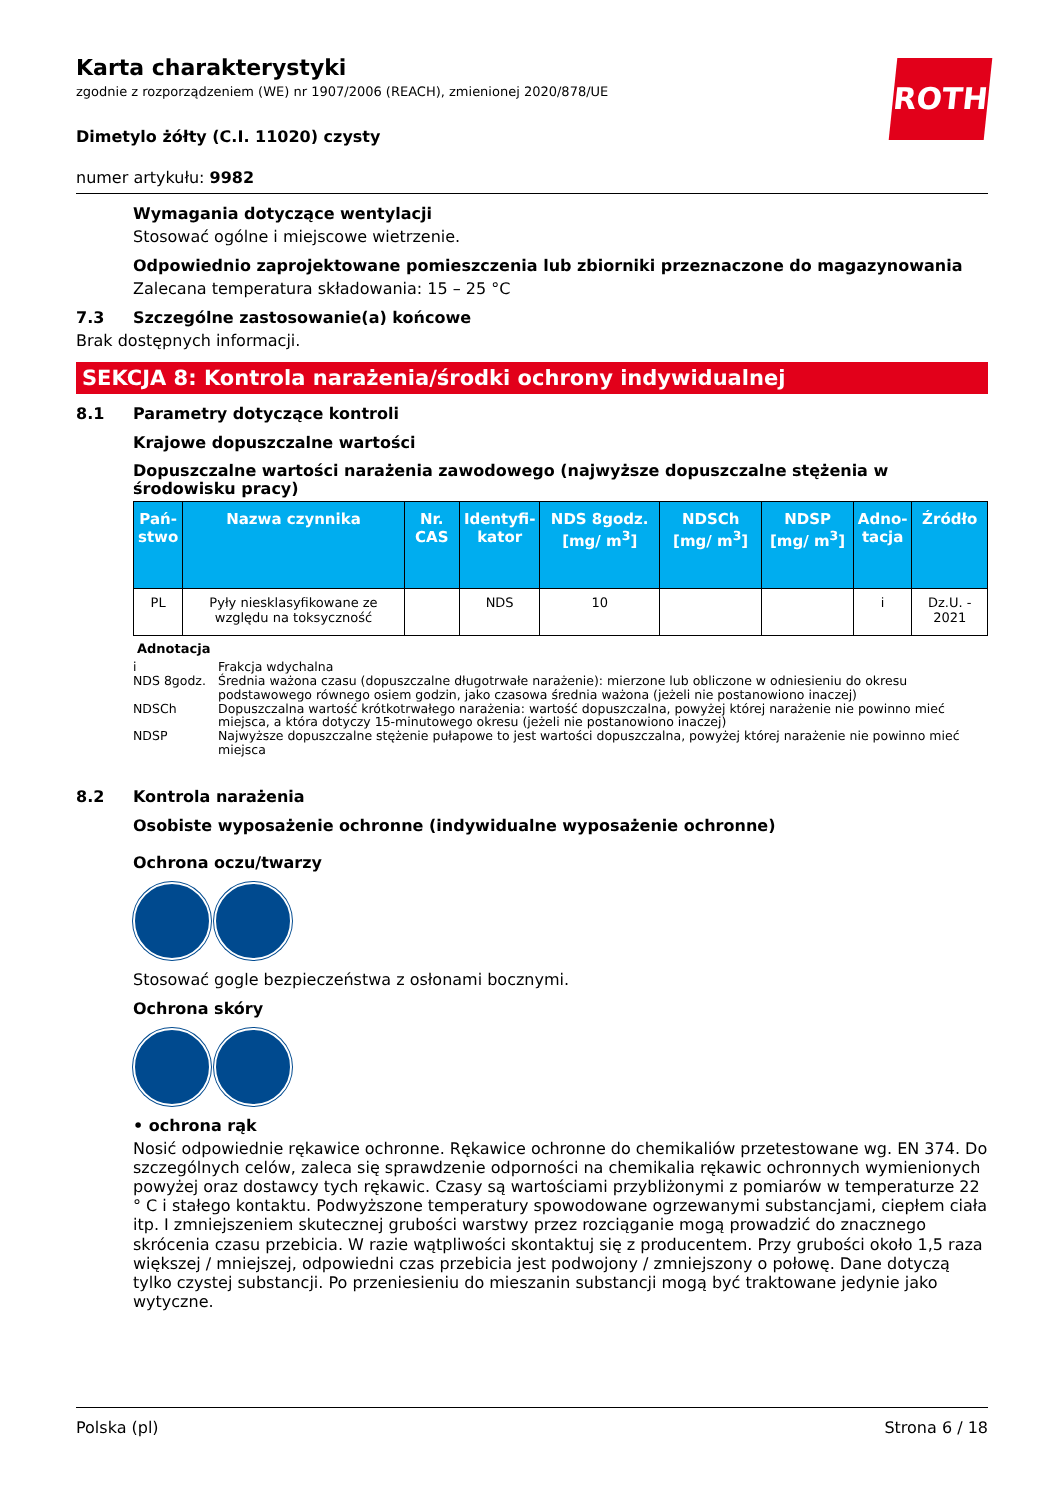ROTH
Karta charakterystyki
zgodnie z rozporządzeniem (WE) nr 1907/2006 (REACH), zmienionej 2020/878/UE
Dimetylo żółty (C.I. 11020) czysty
numer artykułu: 9982
Wymagania dotyczące wentylacji
Stosować ogólne i miejscowe wietrzenie.
Odpowiednio zaprojektowane pomieszczenia lub zbiorniki przeznaczone do magazynowania
Zalecana temperatura składowania: 15 – 25 °C
7.3 Szczególne zastosowanie(a) końcowe
Brak dostępnych informacji.
SEKCJA 8: Kontrola narażenia/środki ochrony indywidualnej
8.1 Parametry dotyczące kontroli
Krajowe dopuszczalne wartości
Dopuszczalne wartości narażenia zawodowego (najwyższe dopuszczalne stężenia w środowisku pracy)
| Pań- stwo | Nazwa czynnika | Nr. CAS | Identyfi- kator | NDS 8godz. [mg/ m<sup>3</sup>] | NDSCh [mg/ m<sup>3</sup>] | NDSP [mg/ m<sup>3</sup>] | Adno- tacja | Źródło |
| --- | --- | --- | --- | --- | --- | --- | --- | --- |
| PL | Pyły niesklasyfikowane ze względu na toksyczność | | NDS | 10 | | | i | Dz.U. - 2021 |
Adnotacja
i Frakcja wdychalna
NDS 8godz. Średnia ważona czasu (dopuszczalne długotrwałe narażenie): mierzone lub obliczone w odniesieniu do okresu podstawowego równego osiem godzin, jako czasowa średnia ważona (jeżeli nie postanowiono inaczej)
NDSCh Dopuszczalna wartość krótkotrwałego narażenia: wartość dopuszczalna, powyżej której narażenie nie powinno mieć miejsca, a która dotyczy 15-minutowego okresu (jeżeli nie postanowiono inaczej)
NDSP Najwyższe dopuszczalne stężenie pułapowe to jest wartości dopuszczalna, powyżej której narażenie nie powinno mieć miejsca
8.2 Kontrola narażenia
Osobiste wyposażenie ochronne (indywidualne wyposażenie ochronne)
Ochrona oczu/twarzy
Stosować gogle bezpieczeństwa z osłonami bocznymi.
Ochrona skóry
• ochrona rąk
Nosić odpowiednie rękawice ochronne. Rękawice ochronne do chemikaliów przetestowane wg. EN 374. Do szczególnych celów, zaleca się sprawdzenie odporności na chemikalia rękawic ochronnych wymienionych powyżej oraz dostawcy tych rękawic. Czasy są wartościami przybliżonymi z pomiarów w temperaturze 22 ° C i stałego kontaktu. Podwyższone temperatury spowodowane ogrzewanymi substancjami, ciepłem ciała itp. I zmniejszeniem skutecznej grubości warstwy przez rozciąganie mogą prowadzić do znacznego skrócenia czasu przebicia. W razie wątpliwości skontaktuj się z producentem. Przy grubości około 1,5 raza większej / mniejszej, odpowiedni czas przebicia jest podwojony / zmniej­szony o połowę. Dane dotyczą tylko czystej substancji. Po przeniesieniu do mieszanin substancji mo­gą być traktowane jedynie jako wytyczne.
Polska (pl) Strona 6 / 18